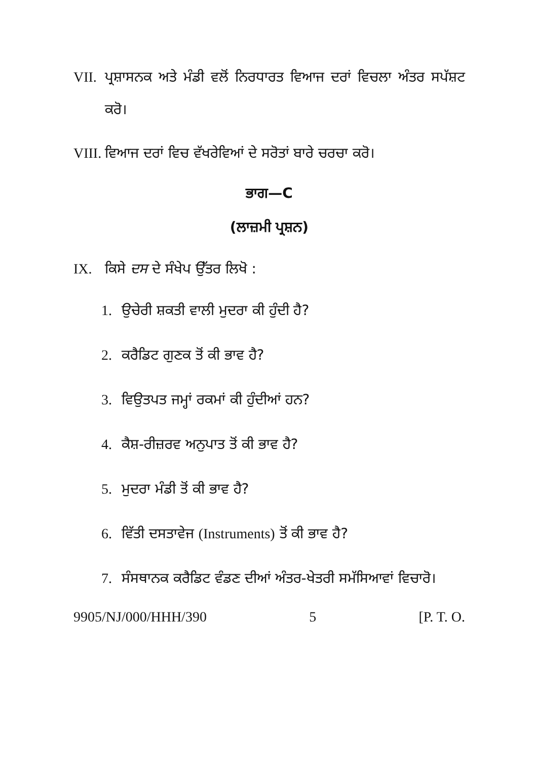VII. ਪ੍ਰਸ਼ਾਸਨਕ ਅਤੇ ਮੰਡੀ ਵਲੋਂ ਨਿਰਧਾਰਤ ਵਿਆਜ ਦਰਾਂ ਵਿਚਲਾ ਅੰਤਰ ਸਪੱਸ਼ਟ ਕਰੋ।
VIII. ਵਿਆਜ ਦਰਾਂ ਵਿਚ ਵੱਖਰੇਵਿਆਂ ਦੇ ਸਰੋਤਾਂ ਬਾਰੇ ਚਰਚਾ ਕਰੋ।
ਭਾਗ—C
(ਲਾਜ਼ਮੀ ਪ੍ਰਸ਼ਨ)
IX. ਕਿਸੇ ਦਸ ਦੇ ਸੰਖੇਪ ਉੱਤਰ ਲਿਖੋ :
1. ਉਚੇਰੀ ਸ਼ਕਤੀ ਵਾਲੀ ਮੁਦਰਾ ਕੀ ਹੁੰਦੀ ਹੈ?
2. ਕਰੈਡਿਟ ਗੁਣਕ ਤੋਂ ਕੀ ਭਾਵ ਹੈ?
3. ਵਿਉਤਪਤ ਜਮ੍ਹਾਂ ਰਕਮਾਂ ਕੀ ਹੁੰਦੀਆਂ ਹਨ?
4. ਕੈਸ਼-ਰੀਜ਼ਰਵ ਅਨੁਪਾਤ ਤੋਂ ਕੀ ਭਾਵ ਹੈ?
5. ਮੁਦਰਾ ਮੰਡੀ ਤੋਂ ਕੀ ਭਾਵ ਹੈ?
6. ਵਿੱਤੀ ਦਸਤਾਵੇਜ (Instruments) ਤੋਂ ਕੀ ਭਾਵ ਹੈ?
7. ਸੰਸਥਾਨਕ ਕਰੈਡਿਟ ਵੰਡਣ ਦੀਆਂ ਅੰਤਰ-ਖੇਤਰੀ ਸਮੱਸਿਆਵਾਂ ਵਿਚਾਰੋ।
9905/NJ/000/HHH/390 5 [P. T. O.